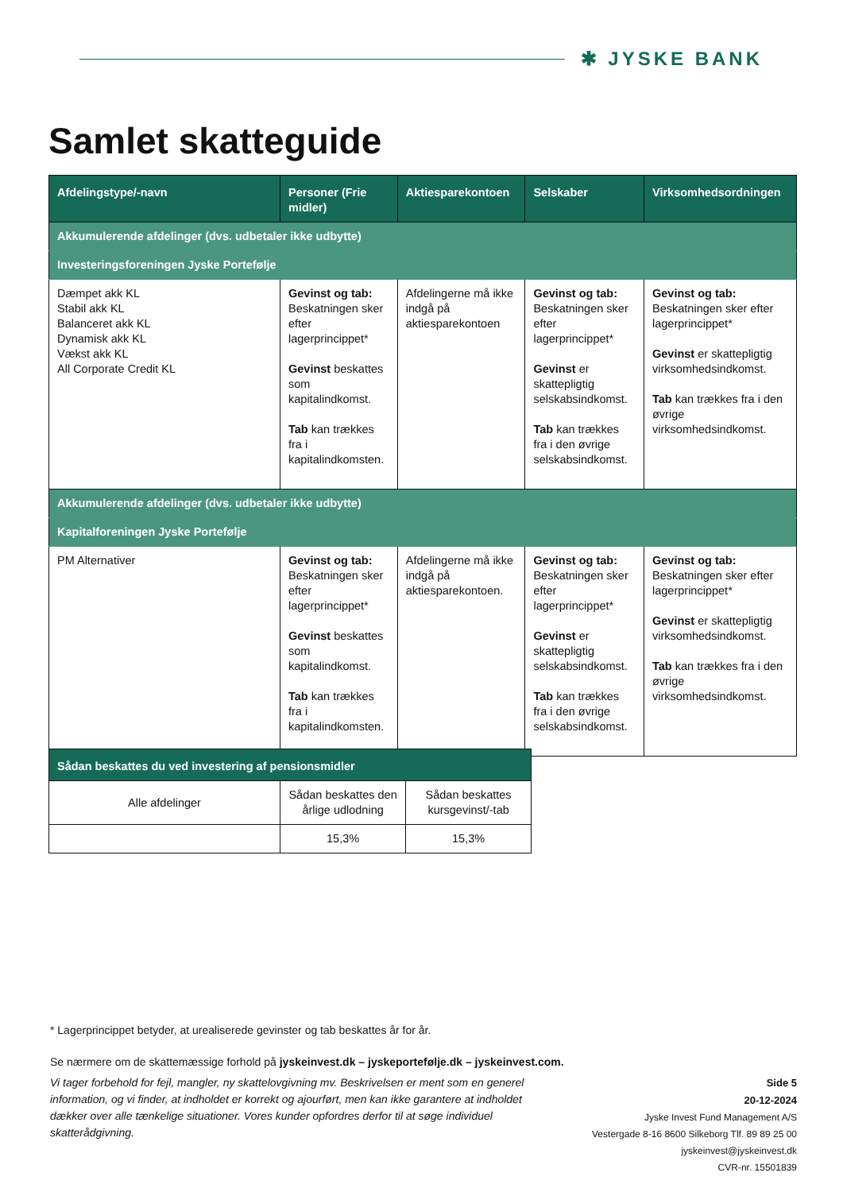✱ JYSKE BANK
Samlet skatteguide
| Afdelingstype/-navn | Personer (Frie midler) | Aktiesparekontoen | Selskaber | Virksomhedsordningen |
| --- | --- | --- | --- | --- |
| Akkumulerende afdelinger (dvs. udbetaler ikke udbytte) | | | | |
| Investeringsforeningen Jyske Portefølje | | | | |
| Dæmpet akk KL Stabil akk KL Balanceret akk KL Dynamisk akk KL Vækst akk KL All Corporate Credit KL | Gevinst og tab: Beskatningen sker efter lagerprincippet* Gevinst beskattes som kapitalindkomst. Tab kan trækkes fra i kapitalindkomsten. | Afdelingerne må ikke indgå på aktiesparekontoen | Gevinst og tab: Beskatningen sker efter lagerprincippet* Gevinst er skattepligtig selskabsindkomst. Tab kan trækkes fra i den øvrige selskabsindkomst. | Gevinst og tab: Beskatningen sker efter lagerprincippet* Gevinst er skattepligtig virksomhedsindkomst. Tab kan trækkes fra i den øvrige virksomhedsindkomst. |
| Akkumulerende afdelinger (dvs. udbetaler ikke udbytte) | | | | |
| Kapitalforeningen Jyske Portefølje | | | | |
| PM Alternativer | Gevinst og tab: Beskatningen sker efter lagerprincippet* Gevinst beskattes som kapitalindkomst. Tab kan trækkes fra i kapitalindkomsten. | Afdelingerne må ikke indgå på aktiesparekontoen. | Gevinst og tab: Beskatningen sker efter lagerprincippet* Gevinst er skattepligtig selskabsindkomst. Tab kan trækkes fra i den øvrige selskabsindkomst. | Gevinst og tab: Beskatningen sker efter lagerprincippet* Gevinst er skattepligtig virksomhedsindkomst. Tab kan trækkes fra i den øvrige virksomhedsindkomst. |
| Sådan beskattes du ved investering af pensionsmidler | | |
| --- | --- | --- |
| Alle afdelinger | Sådan beskattes den årlige udlodning | Sådan beskattes kursgevinst/-tab |
| | 15,3% | 15,3% |
* Lagerprincippet betyder, at urealiserede gevinster og tab beskattes år for år.
Se nærmere om de skattemæssige forhold på jyskeinvest.dk – jyskeportefølje.dk – jyskeinvest.com.
Vi tager forbehold for fejl, mangler, ny skattelovgivning mv. Beskrivelsen er ment som en generel information, og vi finder, at indholdet er korrekt og ajourført, men kan ikke garantere at indholdet dækker over alle tænkelige situationer. Vores kunder opfordres derfor til at søge individuel skatterådgivning.
Side 5
20-12-2024
Jyske Invest Fund Management A/S
Vestergade 8-16 8600 Silkeborg Tlf. 89 89 25 00 jyskeinvest@jyskeinvest.dk
CVR-nr. 15501839